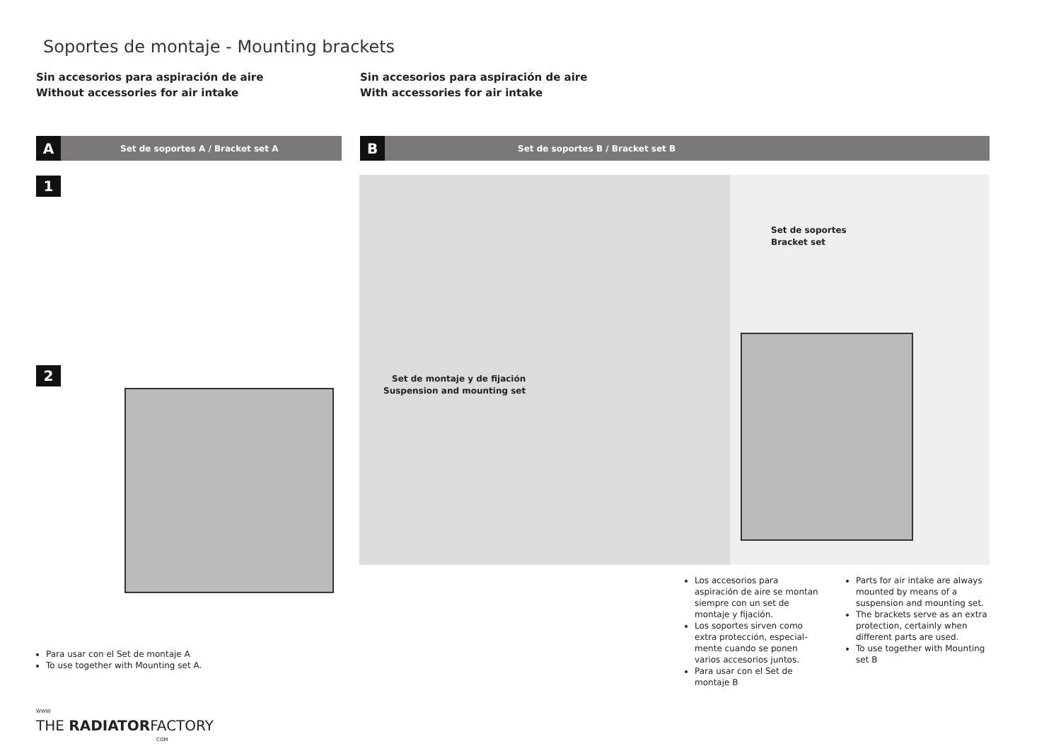Soportes de montaje - Mounting brackets
Sin accesorios para aspiración de aire
Without accessories for air intake
Sin accesorios para aspiración de aire
With accessories for air intake
A
Set de soportes A / Bracket set A
B
Set de soportes B / Bracket set B
1
2
Set de soportes
Bracket set
Set de montaje y de fijación
Suspension and mounting set
Para usar con el Set de montaje A
To use together with Mounting set A.
Los accesorios para aspiración de aire se montan siempre con un set de montaje y fijación.
Los soportes sirven como extra protección, especial-mente cuando se ponen varios accesorios juntos.
Para usar con el Set de montaje B
Parts for air intake are always mounted by means of a suspension and mounting set.
The brackets serve as an extra protection, certainly when different parts are used.
To use together with Mounting set B
WWW
THE RADIATORFACTORY
COM